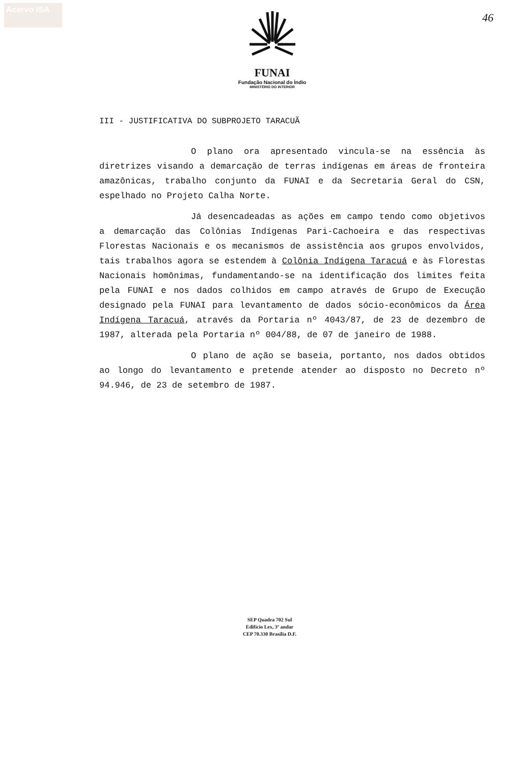Acervo ISA
46
FUNAI
Fundação Nacional do Índio
MINISTÉRIO DO INTERIOR
III - JUSTIFICATIVA DO SUBPROJETO TARACUÃ
O plano ora apresentado vincula-se na essência às diretrizes visando a demarcação de terras indígenas em áreas de fronteira amazônicas, trabalho conjunto da FUNAI e da Secretaria Geral do CSN, espelhado no Projeto Calha Norte.
Já desencadeadas as ações em campo tendo como objetivos a demarcação das Colônias Indígenas Pari-Cachoeira e das respectivas Florestas Nacionais e os mecanismos de assistência aos grupos envolvidos, tais trabalhos agora se estendem à Colônia Indígena Taracuá e às Florestas Nacionais homônimas, fundamentando-se na identificação dos limites feita pela FUNAI e nos dados colhidos em campo através de Grupo de Execução designado pela FUNAI para levantamento de dados sócio-econômicos da Área Indígena Taracuá, através da Portaria nº 4043/87, de 23 de dezembro de 1987, alterada pela Portaria nº 004/88, de 07 de janeiro de 1988.
O plano de ação se baseia, portanto, nos dados obtidos ao longo do levantamento e pretende atender ao disposto no Decreto nº 94.946, de 23 de setembro de 1987.
SEP Quadra 702 Sul
Edifício Lex, 3º andar
CEP 70.330 Brasília D.F.